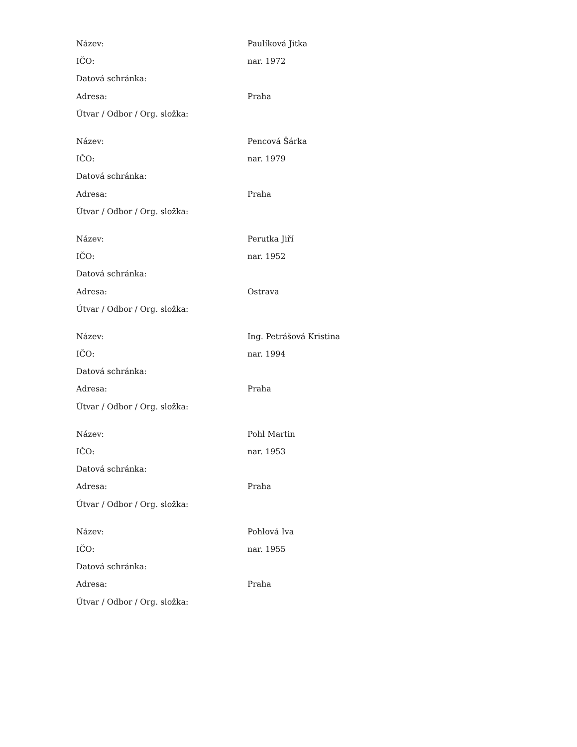| Název: | Paulíková Jitka |
| IČO: | nar. 1972 |
| Datová schránka: | |
| Adresa: | Praha |
| Útvar / Odbor / Org. složka: | |
| Název: | Pencová Šárka |
| IČO: | nar. 1979 |
| Datová schránka: | |
| Adresa: | Praha |
| Útvar / Odbor / Org. složka: | |
| Název: | Perutka Jiří |
| IČO: | nar. 1952 |
| Datová schránka: | |
| Adresa: | Ostrava |
| Útvar / Odbor / Org. složka: | |
| Název: | Ing. Petrášová Kristina |
| IČO: | nar. 1994 |
| Datová schránka: | |
| Adresa: | Praha |
| Útvar / Odbor / Org. složka: | |
| Název: | Pohl Martin |
| IČO: | nar. 1953 |
| Datová schránka: | |
| Adresa: | Praha |
| Útvar / Odbor / Org. složka: | |
| Název: | Pohlová Iva |
| IČO: | nar. 1955 |
| Datová schránka: | |
| Adresa: | Praha |
| Útvar / Odbor / Org. složka: | |